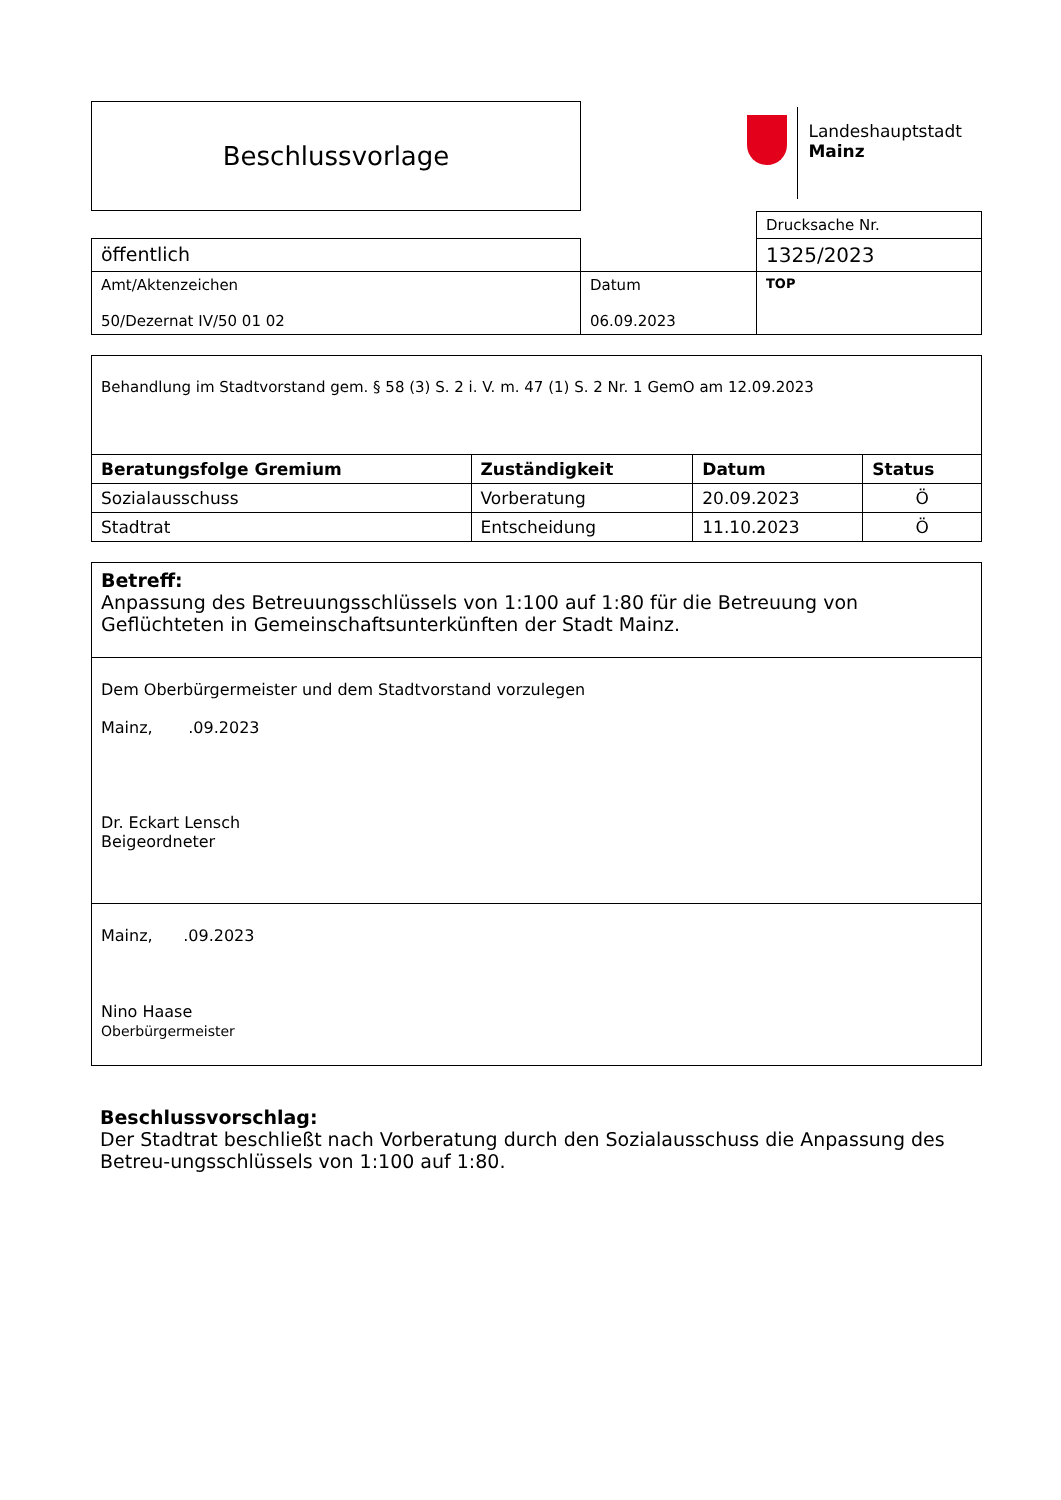Beschlussvorlage
Landeshauptstadt
Mainz
| | | Drucksache Nr. |
| öffentlich | | 1325/2023 |
| Amt/Aktenzeichen 50/Dezernat IV/50 01 02 | Datum 06.09.2023 | TOP |
| Behandlung im Stadtvorstand gem. § 58 (3) S. 2 i. V. m. 47 (1) S. 2 Nr. 1 GemO am 12.09.2023 | | | |
| Beratungsfolge Gremium | Zuständigkeit | Datum | Status |
| Sozialausschuss | Vorberatung | 20.09.2023 | Ö |
| Stadtrat | Entscheidung | 11.10.2023 | Ö |
Betreff:
Anpassung des Betreuungsschlüssels von 1:100 auf 1:80 für die Betreuung von Geflüchteten in Gemeinschaftsunterkünften der Stadt Mainz.
Dem Oberbürgermeister und dem Stadtvorstand vorzulegen
Mainz, .09.2023
Dr. Eckart Lensch
Beigeordneter
Mainz, .09.2023
Nino Haase
Oberbürgermeister
Beschlussvorschlag:
Der Stadtrat beschließt nach Vorberatung durch den Sozialausschuss die Anpassung des Betreu-ungsschlüssels von 1:100 auf 1:80.